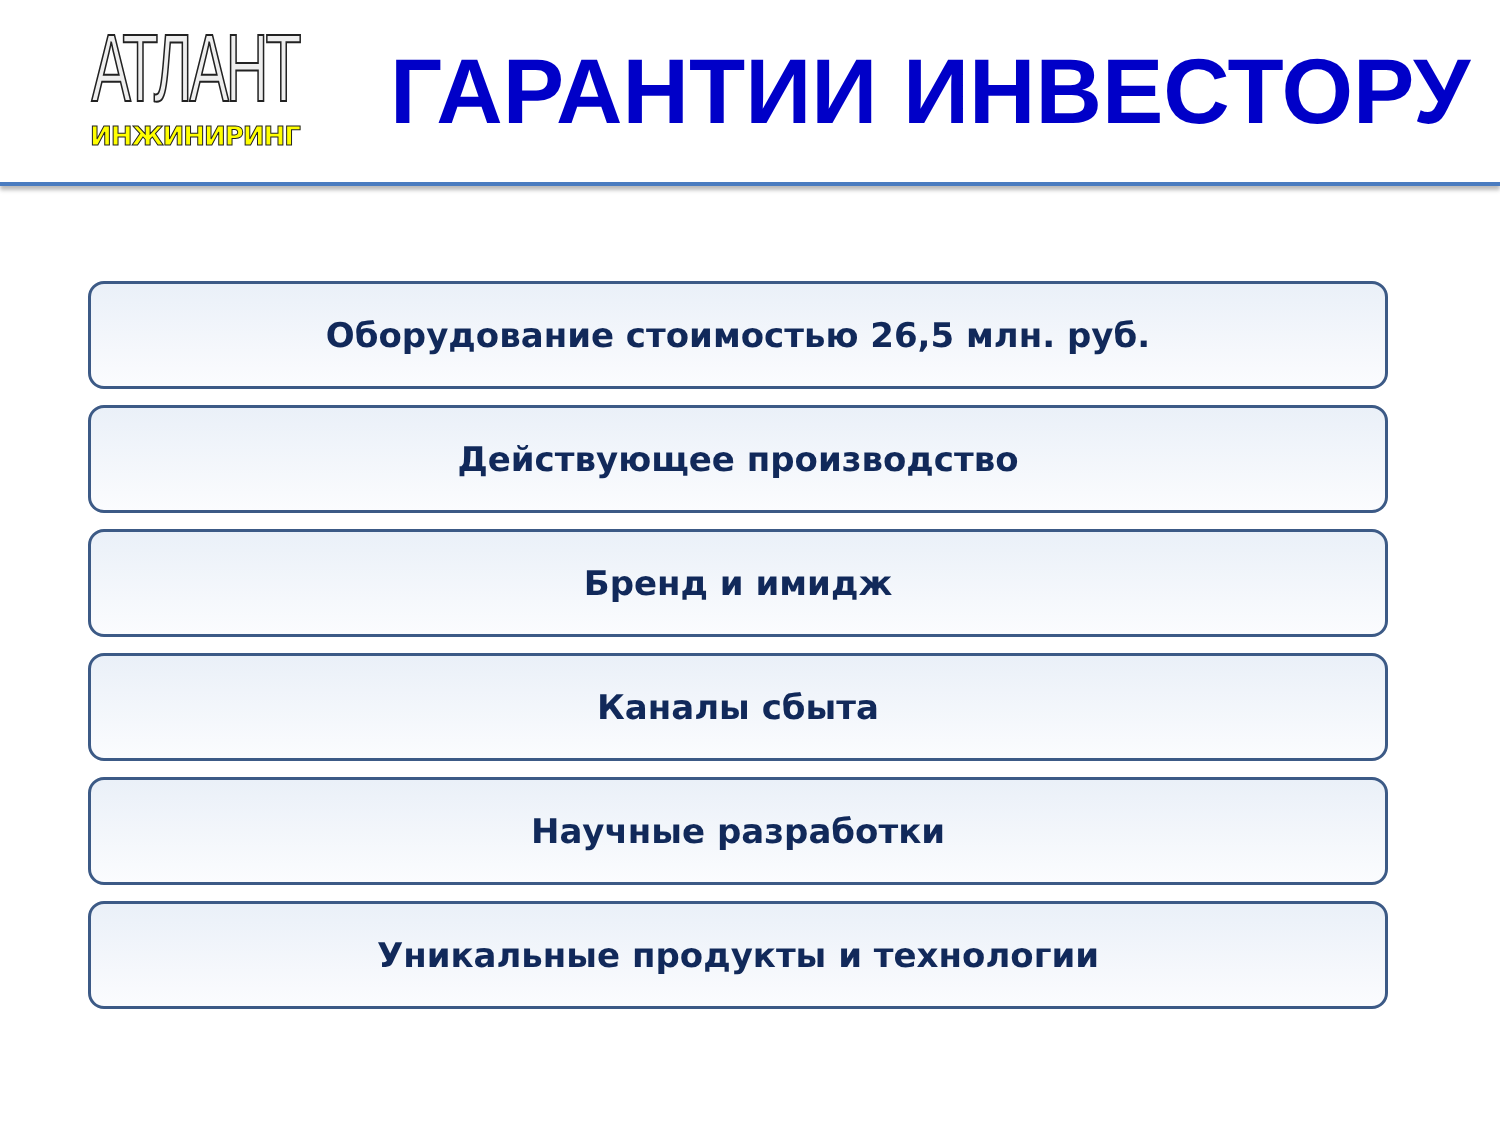АТЛАНТ
ИНЖИНИРИНГ
ГАРАНТИИ ИНВЕСТОРУ
Оборудование стоимостью 26,5 млн. руб.
Действующее производство
Бренд и имидж
Каналы сбыта
Научные разработки
Уникальные продукты и технологии